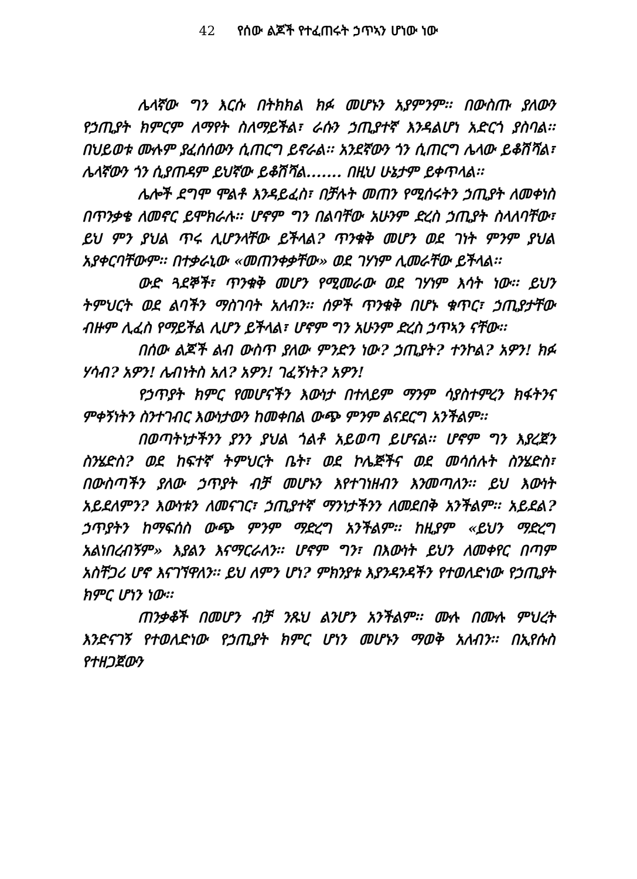42 የሰው ልጆች የተፈጠሩት ኃጥኣን ሆነው ነው
ሌላኛው ግን እርሱ በትክክል ክፉ መሆኑን አያምንም፡፡ በውስጡ ያለውን የኃጢያት ክምርም ለማየት ስለማይችል፣ ራሱን ኃጢያተኛ እንዳልሆነ አድርጎ ያስባል፡፡ በህይወቱ ሙሉም ያፈሰሰውን ሲጠርግ ይኖራል፡፡ አንደኛውን ጎን ሲጠርግ ሌላው ይቆሽሻል፣ ሌላኛውን ጎን ሲያጠዳም ይህኛው ይቆሽሻል....... በዚህ ሁኔታም ይቀጥላል፡፡
ሌሎች ደግሞ ሞልቶ እንዳይፈስ፣ በቻሉት መጠን የሚሰሩትን ኃጢያት ለመቀነስ በጥንቃቄ ለመኖር ይሞክራሉ፡፡ ሆኖም ግን በልባቸው አሁንም ድረስ ኃጢያት ስላለባቸው፣ ይህ ምን ያህል ጥሩ ሊሆንላቸው ይችላል? ጥንቁቅ መሆን ወደ ገነት ምንም ያህል አያቀርባቸውም፡፡ በተቃራኒው «መጠንቀቃቸው» ወደ ገሃነም ሊመራቸው ይችላል፡፡
ውድ ጓደኞች፣ ጥንቁቅ መሆን የሚመራው ወደ ገሃነም እሳት ነው፡፡ ይህን ትምህርት ወደ ልባችን ማስገባት አለብን፡፡ ሰዎች ጥንቁቅ በሆኑ ቁጥር፣ ኃጢያታቸው ብዙም ሊፈስ የማይችል ሊሆን ይችላል፣ ሆኖም ግን አሁንም ድረስ ኃጥኣን ናቸው፡፡
በሰው ልጆች ልብ ውስጥ ያለው ምንድን ነው? ኃጢያት? ተንኮል? አዎን! ክፉ ሃሳብ? አዎን! ሌብነትስ አለ? አዎን! ገፈኝነት? አዎን!
የኃጥያት ክምር የመሆናችን እውነታ በተለይም ማንም ሳያስተምረን ክፋትንና ምቀኝነትን ስንተገብር እውነታውን ከመቀበል ውጭ ምንም ልናደርግ አንችልም፡፡
በወጣትነታችንን ያንን ያህል ጎልቶ አይወጣ ይሆናል፡፡ ሆኖም ግን እያረጀን ስንሄድስ? ወደ ከፍተኛ ትምህርት ቤት፣ ወደ ኮሌጅችና ወደ መሳሰሉት ስንሄድስ፣ በውስጣችን ያለው ኃጥያት ብቻ መሆኑን እየተገነዘብን እንመጣለን፡፡ ይህ እውነት አይደለምን? እውነቱን ለመናገር፣ ኃጢያተኛ ማንነታችንን ለመደበቅ አንችልም፡፡ አይደል? ኃጥያትን ከማፍሰስ ውጭ ምንም ማድረግ አንችልም፡፡ ከዚያም «ይህን ማድረግ አልነበረብኝም» እያልን እናማርራለን፡፡ ሆኖም ግን፣ በእውነት ይህን ለመቀየር በጣም አስቸጋሪ ሆኖ እናገኘዋለን፡፡ ይህ ለምን ሆነ? ምክንያቱ እያንዳንዳችን የተወለድነው የኃጢያት ክምር ሆነን ነው፡፡
ጠንቃቆች በመሆን ብቻ ንጹህ ልንሆን አንችልም፡፡ ሙሉ በሙሉ ምህረት እንድናገኝ የተወለድነው የኃጢያት ክምር ሆነን መሆኑን ማወቅ አለብን፡፡ በኢየሱስ የተዘጋጀውን